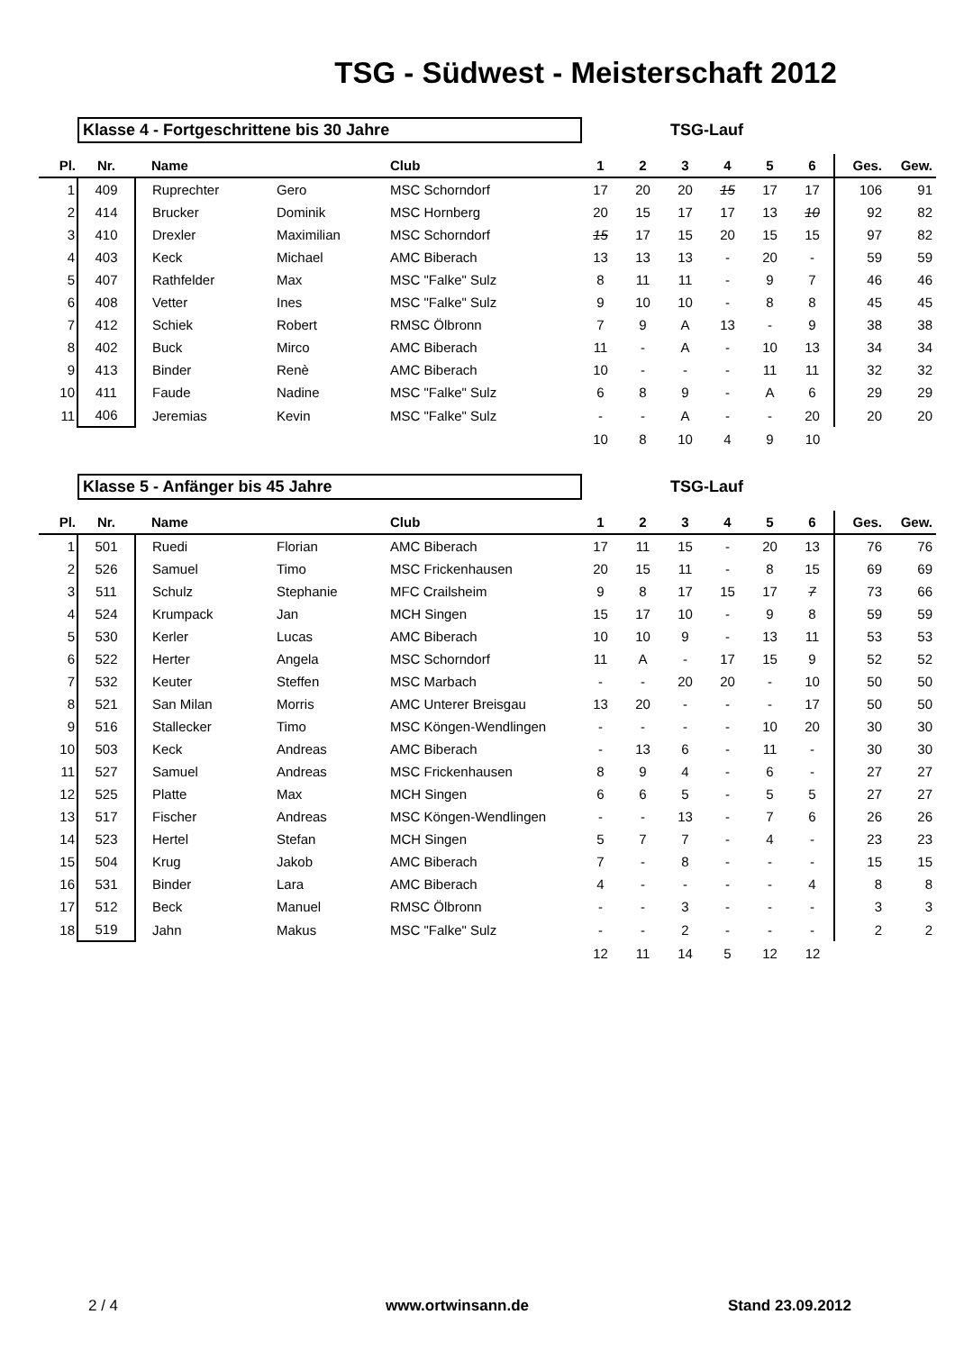TSG - Südwest - Meisterschaft 2012
Klasse 4 - Fortgeschrittene bis 30 Jahre TSG-Lauf
| Pl. | Nr. | Name | | Club | 1 | 2 | 3 | 4 | 5 | 6 | Ges. | Gew. |
| --- | --- | --- | --- | --- | --- | --- | --- | --- | --- | --- | --- | --- |
| 1 | 409 | Ruprechter | Gero | MSC Schorndorf | 17 | 20 | 20 | 15 | 17 | 17 | 106 | 91 |
| 2 | 414 | Brucker | Dominik | MSC Hornberg | 20 | 15 | 17 | 17 | 13 | 10 | 92 | 82 |
| 3 | 410 | Drexler | Maximilian | MSC Schorndorf | 15 | 17 | 15 | 20 | 15 | 15 | 97 | 82 |
| 4 | 403 | Keck | Michael | AMC Biberach | 13 | 13 | 13 | - | 20 | - | 59 | 59 |
| 5 | 407 | Rathfelder | Max | MSC "Falke" Sulz | 8 | 11 | 11 | - | 9 | 7 | 46 | 46 |
| 6 | 408 | Vetter | Ines | MSC "Falke" Sulz | 9 | 10 | 10 | - | 8 | 8 | 45 | 45 |
| 7 | 412 | Schiek | Robert | RMSC Ölbronn | 7 | 9 | A | 13 | - | 9 | 38 | 38 |
| 8 | 402 | Buck | Mirco | AMC Biberach | 11 | - | A | - | 10 | 13 | 34 | 34 |
| 9 | 413 | Binder | Renè | AMC Biberach | 10 | - | - | - | 11 | 11 | 32 | 32 |
| 10 | 411 | Faude | Nadine | MSC "Falke" Sulz | 6 | 8 | 9 | - | A | 6 | 29 | 29 |
| 11 | 406 | Jeremias | Kevin | MSC "Falke" Sulz | - | - | A | - | - | 20 | 20 | 20 |
| | | | | | 10 | 8 | 10 | 4 | 9 | 10 | | |
Klasse 5 - Anfänger bis 45 Jahre TSG-Lauf
| Pl. | Nr. | Name | | Club | 1 | 2 | 3 | 4 | 5 | 6 | Ges. | Gew. |
| --- | --- | --- | --- | --- | --- | --- | --- | --- | --- | --- | --- | --- |
| 1 | 501 | Ruedi | Florian | AMC Biberach | 17 | 11 | 15 | - | 20 | 13 | 76 | 76 |
| 2 | 526 | Samuel | Timo | MSC Frickenhausen | 20 | 15 | 11 | - | 8 | 15 | 69 | 69 |
| 3 | 511 | Schulz | Stephanie | MFC Crailsheim | 9 | 8 | 17 | 15 | 17 | 7 | 73 | 66 |
| 4 | 524 | Krumpack | Jan | MCH Singen | 15 | 17 | 10 | - | 9 | 8 | 59 | 59 |
| 5 | 530 | Kerler | Lucas | AMC Biberach | 10 | 10 | 9 | - | 13 | 11 | 53 | 53 |
| 6 | 522 | Herter | Angela | MSC Schorndorf | 11 | A | - | 17 | 15 | 9 | 52 | 52 |
| 7 | 532 | Keuter | Steffen | MSC Marbach | - | - | 20 | 20 | - | 10 | 50 | 50 |
| 8 | 521 | San Milan | Morris | AMC Unterer Breisgau | 13 | 20 | - | - | - | 17 | 50 | 50 |
| 9 | 516 | Stallecker | Timo | MSC Köngen-Wendlingen | - | - | - | - | 10 | 20 | 30 | 30 |
| 10 | 503 | Keck | Andreas | AMC Biberach | - | 13 | 6 | - | 11 | - | 30 | 30 |
| 11 | 527 | Samuel | Andreas | MSC Frickenhausen | 8 | 9 | 4 | - | 6 | - | 27 | 27 |
| 12 | 525 | Platte | Max | MCH Singen | 6 | 6 | 5 | - | 5 | 5 | 27 | 27 |
| 13 | 517 | Fischer | Andreas | MSC Köngen-Wendlingen | - | - | 13 | - | 7 | 6 | 26 | 26 |
| 14 | 523 | Hertel | Stefan | MCH Singen | 5 | 7 | 7 | - | 4 | - | 23 | 23 |
| 15 | 504 | Krug | Jakob | AMC Biberach | 7 | - | 8 | - | - | - | 15 | 15 |
| 16 | 531 | Binder | Lara | AMC Biberach | 4 | - | - | - | - | 4 | 8 | 8 |
| 17 | 512 | Beck | Manuel | RMSC Ölbronn | - | - | 3 | - | - | - | 3 | 3 |
| 18 | 519 | Jahn | Makus | MSC "Falke" Sulz | - | - | 2 | - | - | - | 2 | 2 |
| | | | | | 12 | 11 | 14 | 5 | 12 | 12 | | |
2 / 4 www.ortwinsann.de Stand 23.09.2012